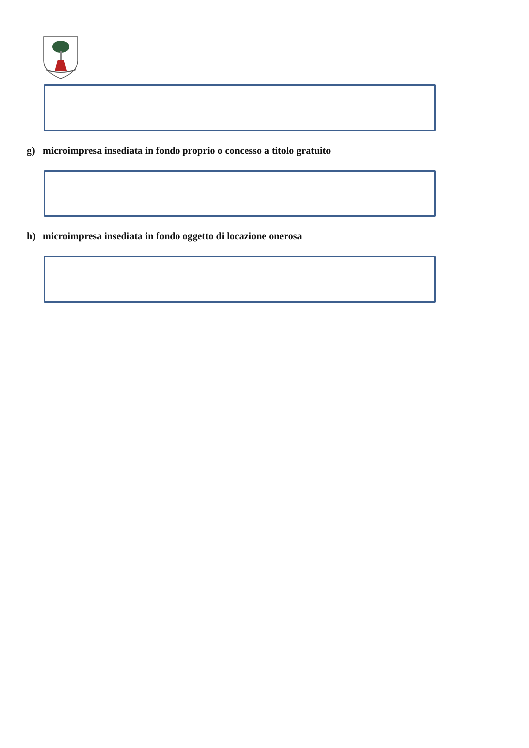g) microimpresa insediata in fondo proprio o concesso a titolo gratuito
h) microimpresa insediata in fondo oggetto di locazione onerosa